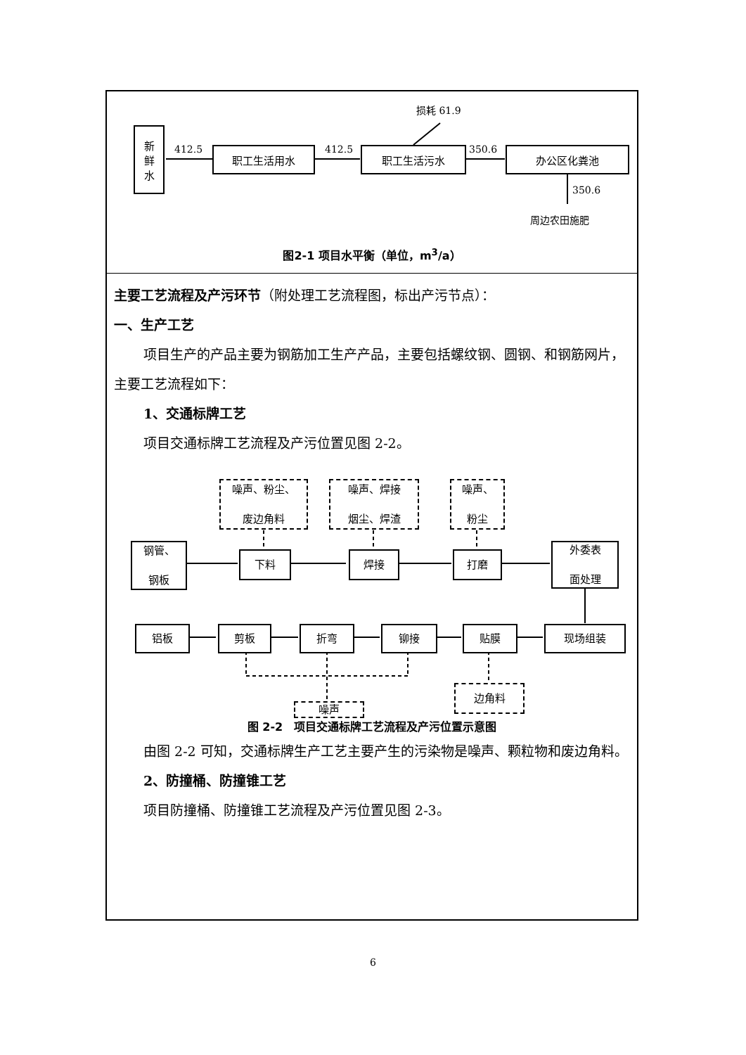新
鲜
水
412.5 职工生活用水 412.5 职工生活污水
损耗 61.9
350.6 办公区化粪池
350.6
周边农田施肥
图2-1 项目水平衡（单位，m<sup>3</sup>/a）
主要工艺流程及产污环节（附处理工艺流程图，标出产污节点）：
一、生产工艺
项目生产的产品主要为钢筋加工生产产品，主要包括螺纹钢、圆钢、和钢筋网片，主要工艺流程如下：
1、交通标牌工艺
项目交通标牌工艺流程及产污位置见图 2-2。
噪声、粉尘、
废边角料
噪声、焊接
烟尘、焊渣
噪声、
粉尘
钢管、
钢板
下料 焊接 打磨
外委表
面处理
铝板 剪板 折弯 铆接 贴膜 现场组装
边角料
噪声
图 2-2　项目交通标牌工艺流程及产污位置示意图
由图 2-2 可知，交通标牌生产工艺主要产生的污染物是噪声、颗粒物和废边角料。
2、防撞桶、防撞锥工艺
项目防撞桶、防撞锥工艺流程及产污位置见图 2-3。
6